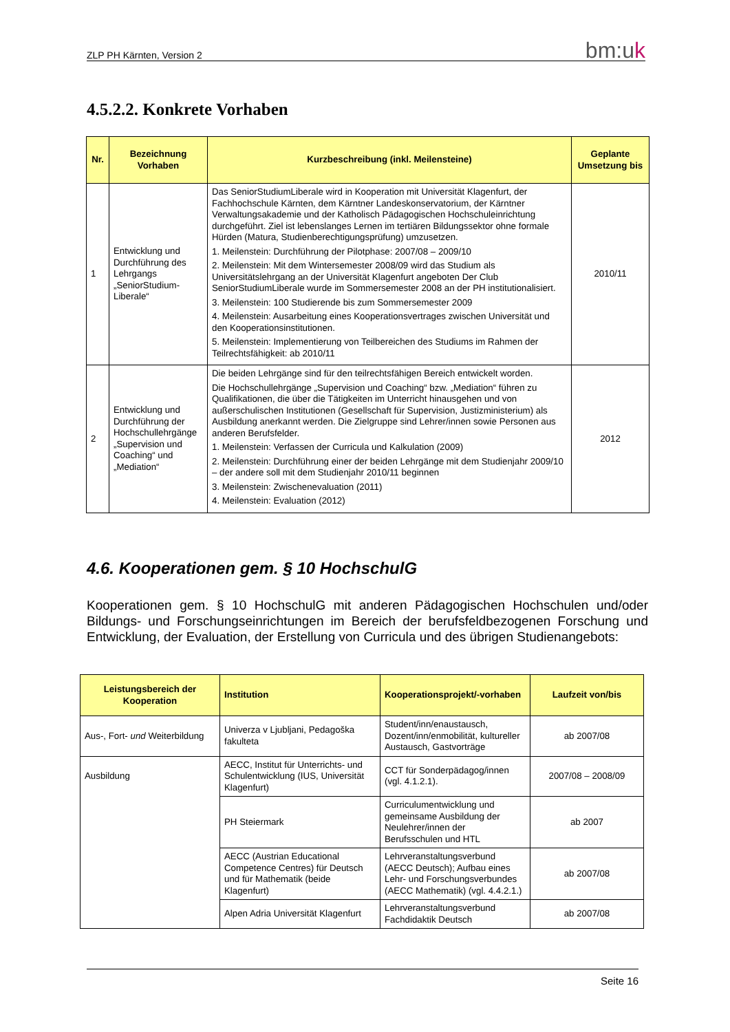ZLP PH Kärnten, Version 2 bm:uk
4.5.2.2. Konkrete Vorhaben
| Nr. | Bezeichnung Vorhaben | Kurzbeschreibung (inkl. Meilensteine) | Geplante Umsetzung bis |
| --- | --- | --- | --- |
| 1 | Entwicklung und Durchführung des Lehrgangs „SeniorStudium-Liberale“ | Das SeniorStudiumLiberale wird in Kooperation mit Universität Klagenfurt, der Fachhochschule Kärnten, dem Kärntner Landeskonservatorium, der Kärntner Verwaltungsakademie und der Katholisch Pädagogischen Hochschuleinrichtung durchgeführt. Ziel ist lebenslanges Lernen im tertiären Bildungssektor ohne formale Hürden (Matura, Studienberechtigungsprüfung) umzusetzen. 1. Meilenstein: Durchführung der Pilotphase: 2007/08 – 2009/10 2. Meilenstein: Mit dem Wintersemester 2008/09 wird das Studium als Universitätslehrgang an der Universität Klagenfurt angeboten Der Club SeniorStudiumLiberale wurde im Sommersemester 2008 an der PH institutionalisiert. 3. Meilenstein: 100 Studierende bis zum Sommersemester 2009 4. Meilenstein: Ausarbeitung eines Kooperationsvertrages zwischen Universität und den Kooperationsinstitutionen. 5. Meilenstein: Implementierung von Teilbereichen des Studiums im Rahmen der Teilrechtsfähigkeit: ab 2010/11 | 2010/11 |
| 2 | Entwicklung und Durchführung der Hochschullehrgänge „Supervision und Coaching“ und „Mediation“ | Die beiden Lehrgänge sind für den teilrechtsfähigen Bereich entwickelt worden. Die Hochschullehrgänge „Supervision und Coaching“ bzw. „Mediation“ führen zu Qualifikationen, die über die Tätigkeiten im Unterricht hinausgehen und von außerschulischen Institutionen (Gesellschaft für Supervision, Justizministerium) als Ausbildung anerkannt werden. Die Zielgruppe sind Lehrer/innen sowie Personen aus anderen Berufsfelder. 1. Meilenstein: Verfassen der Curricula und Kalkulation (2009) 2. Meilenstein: Durchführung einer der beiden Lehrgänge mit dem Studienjahr 2009/10 – der andere soll mit dem Studienjahr 2010/11 beginnen 3. Meilenstein: Zwischenevaluation (2011) 4. Meilenstein: Evaluation (2012) | 2012 |
4.6. Kooperationen gem. § 10 HochschulG
Kooperationen gem. § 10 HochschulG mit anderen Pädagogischen Hochschulen und/oder Bildungs- und Forschungseinrichtungen im Bereich der berufsfeldbezogenen Forschung und Entwicklung, der Evaluation, der Erstellung von Curricula und des übrigen Studienangebots:
| Leistungsbereich der Kooperation | Institution | Kooperationsprojekt/-vorhaben | Laufzeit von/bis |
| --- | --- | --- | --- |
| Aus-, Fort- und Weiterbildung | Univerza v Ljubljani, Pedagoška fakulteta | Student/inn/enaustausch, Dozent/inn/enmobilität, kultureller Austausch, Gastvorträge | ab 2007/08 |
| Ausbildung | AECC, Institut für Unterrichts- und Schulentwicklung (IUS, Universität Klagenfurt) | CCT für Sonderpädagog/innen (vgl. 4.1.2.1). | 2007/08 – 2008/09 |
| | PH Steiermark | Curriculumentwicklung und gemeinsame Ausbildung der Neulehrer/innen der Berufsschulen und HTL | ab 2007 |
| | AECC (Austrian Educational Competence Centres) für Deutsch und für Mathematik (beide Klagenfurt) | Lehrveranstaltungsverbund (AECC Deutsch); Aufbau eines Lehr- und Forschungsverbundes (AECC Mathematik) (vgl. 4.4.2.1.) | ab 2007/08 |
| | Alpen Adria Universität Klagenfurt | Lehrveranstaltungsverbund Fachdidaktik Deutsch | ab 2007/08 |
Seite 16